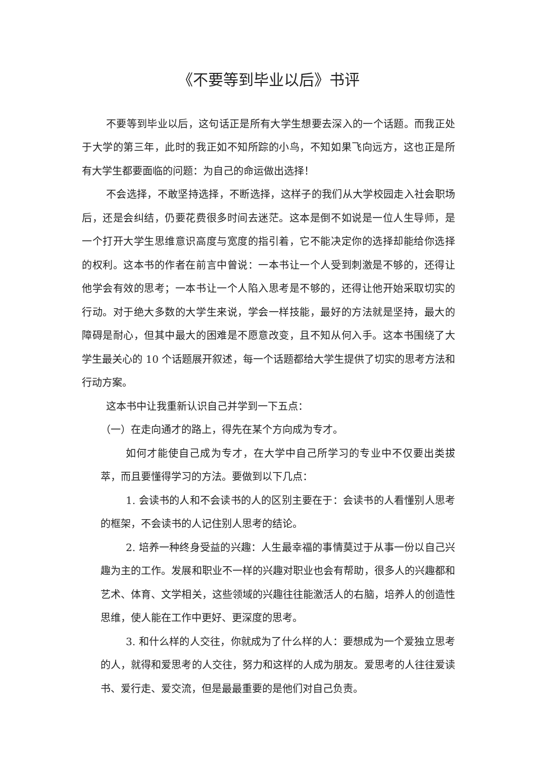《不要等到毕业以后》书评
不要等到毕业以后，这句话正是所有大学生想要去深入的一个话题。而我正处于大学的第三年，此时的我正如不知所踪的小鸟，不知如果飞向远方，这也正是所有大学生都要面临的问题：为自己的命运做出选择！
不会选择，不敢坚持选择，不断选择，这样子的我们从大学校园走入社会职场后，还是会纠结，仍要花费很多时间去迷茫。这本是倒不如说是一位人生导师，是一个打开大学生思维意识高度与宽度的指引着，它不能决定你的选择却能给你选择的权利。这本书的作者在前言中曾说：一本书让一个人受到刺激是不够的，还得让他学会有效的思考；一本书让一个人陷入思考是不够的，还得让他开始采取切实的行动。对于绝大多数的大学生来说，学会一样技能，最好的方法就是坚持，最大的障碍是耐心，但其中最大的困难是不愿意改变，且不知从何入手。这本书围绕了大学生最关心的 10 个话题展开叙述，每一个话题都给大学生提供了切实的思考方法和行动方案。
这本书中让我重新认识自己并学到一下五点：
（一）在走向通才的路上，得先在某个方向成为专才。
如何才能使自己成为专才，在大学中自己所学习的专业中不仅要出类拔萃，而且要懂得学习的方法。要做到以下几点：
1. 会读书的人和不会读书的人的区别主要在于：会读书的人看懂别人思考的框架，不会读书的人记住别人思考的结论。
2. 培养一种终身受益的兴趣：人生最幸福的事情莫过于从事一份以自己兴趣为主的工作。发展和职业不一样的兴趣对职业也会有帮助，很多人的兴趣都和艺术、体育、文学相关，这些领域的兴趣往往能激活人的右脑，培养人的创造性思维，使人能在工作中更好、更深度的思考。
3. 和什么样的人交往，你就成为了什么样的人：要想成为一个爱独立思考的人，就得和爱思考的人交往，努力和这样的人成为朋友。爱思考的人往往爱读书、爱行走、爱交流，但是最最重要的是他们对自己负责。